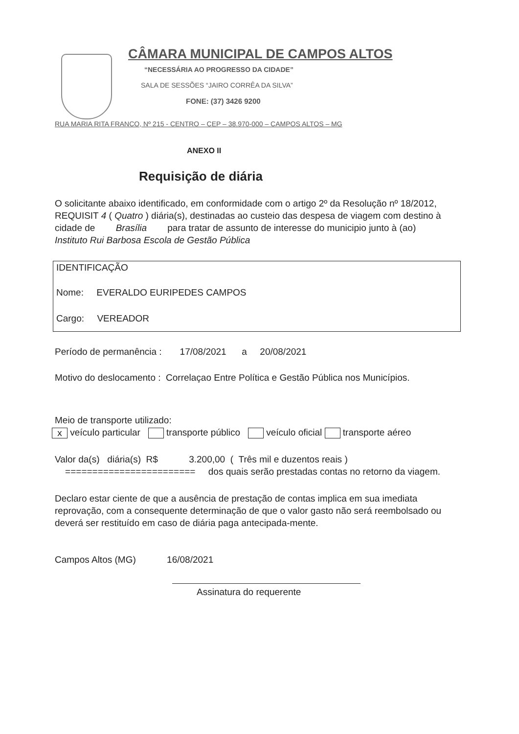CÂMARA MUNICIPAL DE CAMPOS ALTOS
“NECESSÁRIA AO PROGRESSO DA CIDADE”
SALA DE SESSÕES “JAIRO CORRÊA DA SILVA”
FONE: (37) 3426 9200
RUA MARIA RITA FRANCO, Nº 215 - CENTRO – CEP – 38.970-000 – CAMPOS ALTOS – MG
ANEXO II
Requisição de diária
O solicitante abaixo identificado, em conformidade com o artigo 2º da Resolução nº 18/2012, REQUISIT 4 ( Quatro ) diária(s), destinadas ao custeio das despesa de viagem com destino à cidade de Brasília para tratar de assunto de interesse do municipio junto à (ao) Instituto Rui Barbosa Escola de Gestão Pública
IDENTIFICAÇÃO
Nome: EVERALDO EURIPEDES CAMPOS
Cargo: VEREADOR
Período de permanência : 17/08/2021 a 20/08/2021
Motivo do deslocamento : Correlaçao Entre Política e Gestão Pública nos Municípios.
Meio de transporte utilizado:
x veículo particular transporte público veículo oficial transporte aéreo
Valor da(s) diária(s) R$ 3.200,00 ( Três mil e duzentos reais )
======================== dos quais serão prestadas contas no retorno da viagem.
Declaro estar ciente de que a ausência de prestação de contas implica em sua imediata reprovação, com a consequente determinação de que o valor gasto não será reembolsado ou deverá ser restituído em caso de diária paga antecipada-mente.
Campos Altos (MG) 16/08/2021
Assinatura do requerente